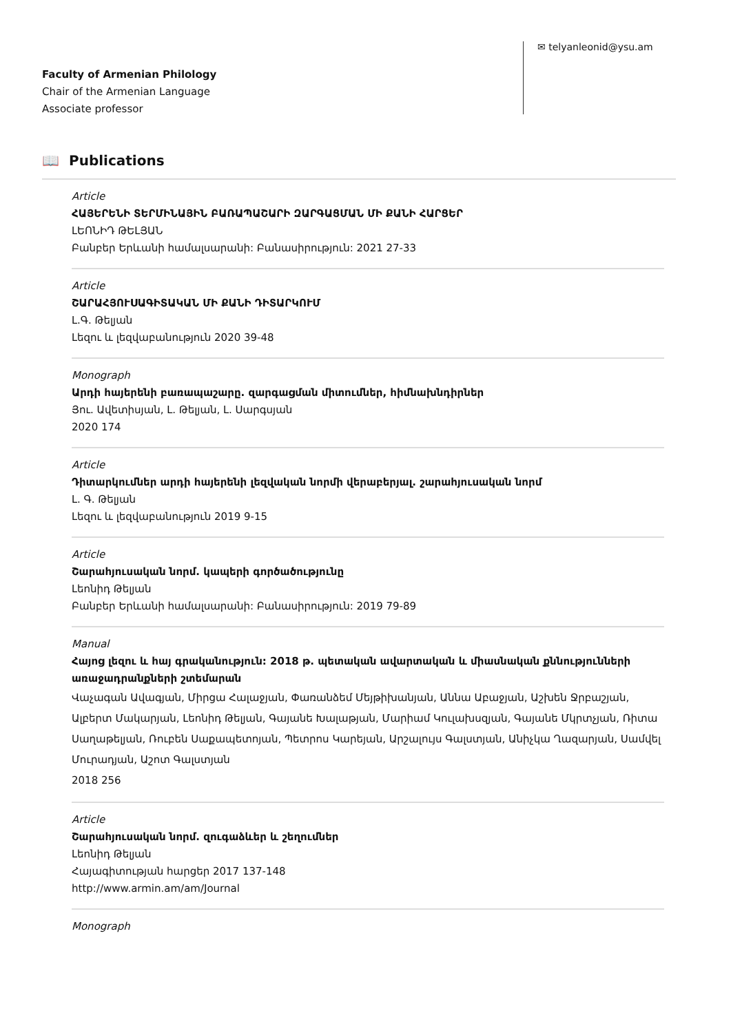Faculty of Armenian Philology
Chair of the Armenian Language
Associate professor
✉ telyanleonid@ysu.am
📖 Publications
Article
ՀԱՅԵՐԵՆԻ ՏԵՐՄԻՆԱՅԻՆ ԲԱՌԱՊԱՇԱՐԻ ԶԱՐԳԱՑՄԱՆ ՄԻ ՔԱՆԻ ՀԱՐՑԵՐ
ԼԵՈՆԻԴ ԹԵԼՅԱՆ
Բանբեր Երևանի համալսարանի: Բանասիրություն: 2021 27-33
Article
ՇԱՐԱՀՅՈՒՍԱԳԻՏԱԿԱՆ ՄԻ ՔԱՆԻ ԴԻՏԱՐԿՈՒՄ
Լ.Գ. Թելյան
Լեզու և լեզվաբանություն 2020 39-48
Monograph
Արդի հայերենի բառապաշարը. զարգացման միտումներ, հիմնախնդիրներ
Յու. Ավետիսյան, Լ. Թելյան, Լ. Սարգսյան
2020 174
Article
Դիտարկումներ արդի հայերենի լեզվական նորմի վերաբերյալ. շարահյուսական նորմ
Լ. Գ. Թելյան
Լեզու և լեզվաբանություն 2019 9-15
Article
Շարահյուսական նորմ. կապերի գործածությունը
Լեոնիդ Թելյան
Բանբեր Երևանի համալսարանի: Բանասիրություն: 2019 79-89
Manual
Հայոց լեզու և հայ գրականություն: 2018 թ. պետական ավարտական և միասնական քննությունների առաջադրանքների շտեմարան
Վաչագան Ավագյան, Միրցա Հալաջյան, Փառանձեմ Մեյթիխանյան, Աննա Աբաջյան, Աշխեն Ջրբաշյան, Ալբերտ Մակարյան, Լեոնիդ Թելյան, Գայանե Խալաթյան, Մարիամ Կուլախսզյան, Գայանե Մկրտչյան, Ռիտա Սաղաթելյան, Ռուբեն Սաքապետոյան, Պետրոս Կարեյան, Արշալույս Գալստյան, Անիչկա Ղազարյան, Սամվել Մուրադյան, Աշոտ Գալստյան
2018 256
Article
Շարահյուսական նորմ. զուգաձևեր և շեղումներ
Լեոնիդ Թելյան
Հայագիտության հարցեր 2017 137-148
http://www.armin.am/am/Journal
Monograph